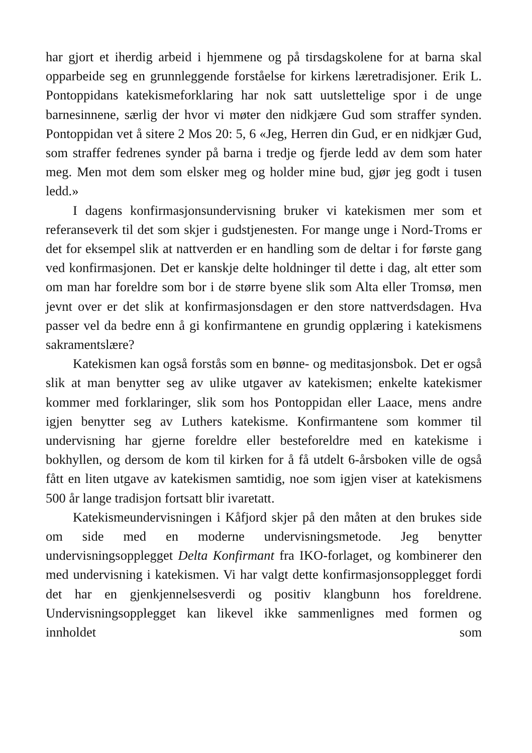har gjort et iherdig arbeid i hjemmene og på tirsdagskolene for at barna skal opparbeide seg en grunnleggende forståelse for kirkens læretradisjoner. Erik L. Pontoppidans katekismeforklaring har nok satt uutslettelige spor i de unge barnesinnene, særlig der hvor vi møter den nidkjære Gud som straffer synden. Pontoppidan vet å sitere 2 Mos 20: 5, 6 «Jeg, Herren din Gud, er en nidkjær Gud, som straffer fedrenes synder på barna i tredje og fjerde ledd av dem som hater meg. Men mot dem som elsker meg og holder mine bud, gjør jeg godt i tusen ledd.»
I dagens konfirmasjonsundervisning bruker vi katekismen mer som et referanseverk til det som skjer i gudstjenesten. For mange unge i Nord-Troms er det for eksempel slik at nattverden er en handling som de deltar i for første gang ved konfirmasjonen. Det er kanskje delte holdninger til dette i dag, alt etter som om man har foreldre som bor i de større byene slik som Alta eller Tromsø, men jevnt over er det slik at konfirmasjonsdagen er den store nattverdsdagen. Hva passer vel da bedre enn å gi konfirmantene en grundig opplæring i katekismens sakramentslære?
Katekismen kan også forstås som en bønne- og meditasjonsbok. Det er også slik at man benytter seg av ulike utgaver av katekismen; enkelte katekismer kommer med forklaringer, slik som hos Pontoppidan eller Laace, mens andre igjen benytter seg av Luthers katekisme. Konfirmantene som kommer til undervisning har gjerne foreldre eller besteforeldre med en katekisme i bokhyllen, og dersom de kom til kirken for å få utdelt 6-årsboken ville de også fått en liten utgave av katekismen samtidig, noe som igjen viser at katekismens 500 år lange tradisjon fortsatt blir ivaretatt.
Katekismeundervisningen i Kåfjord skjer på den måten at den brukes side om side med en moderne undervisningsmetode. Jeg benytter undervisningsopplegget Delta Konfirmant fra IKO-forlaget, og kombinerer den med undervisning i katekismen. Vi har valgt dette konfirmasjonsopplegget fordi det har en gjenkjennelsesverdi og positiv klangbunn hos foreldrene. Undervisningsopplegget kan likevel ikke sammenlignes med formen og innholdet som